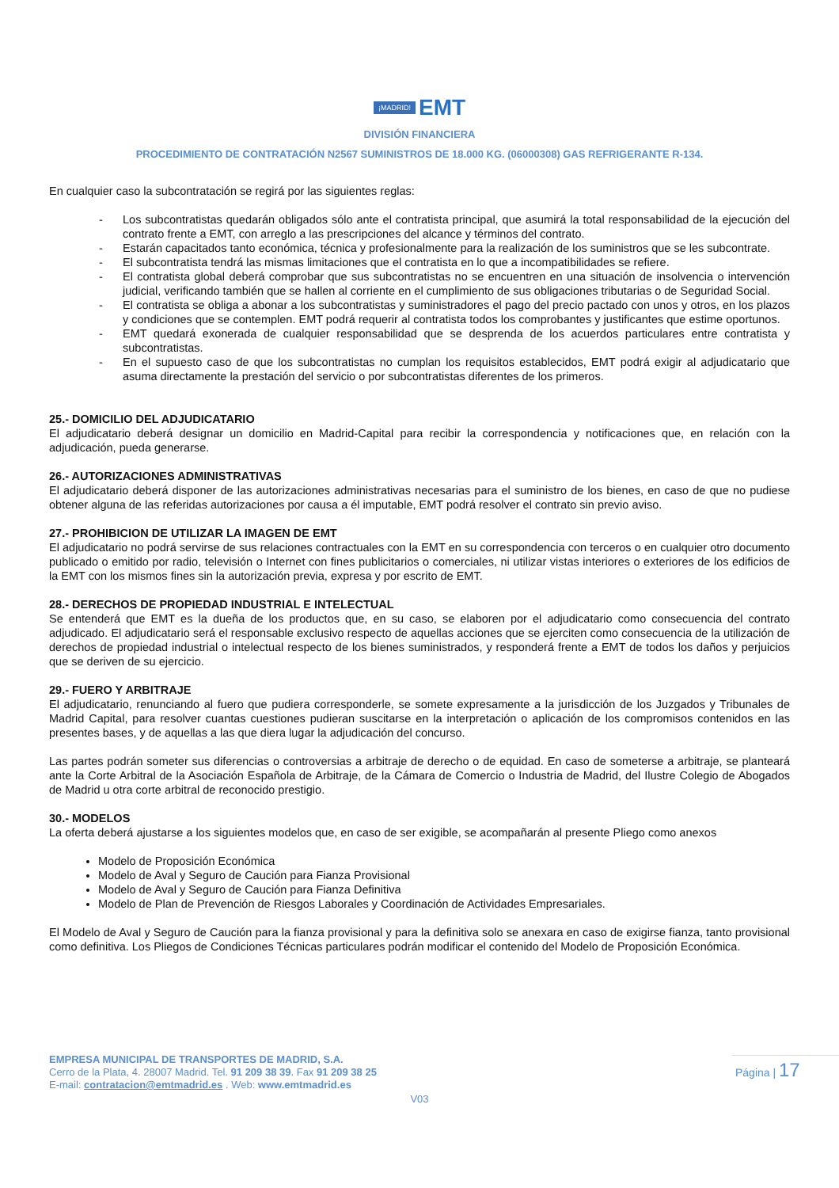¡MADRID! EMT
DIVISIÓN FINANCIERA
PROCEDIMIENTO DE CONTRATACIÓN N2567 SUMINISTROS DE 18.000 KG. (06000308) GAS REFRIGERANTE R-134.
En cualquier caso la subcontratación se regirá por las siguientes reglas:
- Los subcontratistas quedarán obligados sólo ante el contratista principal, que asumirá la total responsabilidad de la ejecución del contrato frente a EMT, con arreglo a las prescripciones del alcance y términos del contrato.
- Estarán capacitados tanto económica, técnica y profesionalmente para la realización de los suministros que se les subcontrate.
- El subcontratista tendrá las mismas limitaciones que el contratista en lo que a incompatibilidades se refiere.
- El contratista global deberá comprobar que sus subcontratistas no se encuentren en una situación de insolvencia o intervención judicial, verificando también que se hallen al corriente en el cumplimiento de sus obligaciones tributarias o de Seguridad Social.
- El contratista se obliga a abonar a los subcontratistas y suministradores el pago del precio pactado con unos y otros, en los plazos y condiciones que se contemplen. EMT podrá requerir al contratista todos los comprobantes y justificantes que estime oportunos.
- EMT quedará exonerada de cualquier responsabilidad que se desprenda de los acuerdos particulares entre contratista y subcontratistas.
- En el supuesto caso de que los subcontratistas no cumplan los requisitos establecidos, EMT podrá exigir al adjudicatario que asuma directamente la prestación del servicio o por subcontratistas diferentes de los primeros.
25.- DOMICILIO DEL ADJUDICATARIO
El adjudicatario deberá designar un domicilio en Madrid-Capital para recibir la correspondencia y notificaciones que, en relación con la adjudicación, pueda generarse.
26.- AUTORIZACIONES ADMINISTRATIVAS
El adjudicatario deberá disponer de las autorizaciones administrativas necesarias para el suministro de los bienes, en caso de que no pudiese obtener alguna de las referidas autorizaciones por causa a él imputable, EMT podrá resolver el contrato sin previo aviso.
27.- PROHIBICION DE UTILIZAR LA IMAGEN DE EMT
El adjudicatario no podrá servirse de sus relaciones contractuales con la EMT en su correspondencia con terceros o en cualquier otro documento publicado o emitido por radio, televisión o Internet con fines publicitarios o comerciales, ni utilizar vistas interiores o exteriores de los edificios de la EMT con los mismos fines sin la autorización previa, expresa y por escrito de EMT.
28.- DERECHOS DE PROPIEDAD INDUSTRIAL E INTELECTUAL
Se entenderá que EMT es la dueña de los productos que, en su caso, se elaboren por el adjudicatario como consecuencia del contrato adjudicado. El adjudicatario será el responsable exclusivo respecto de aquellas acciones que se ejerciten como consecuencia de la utilización de derechos de propiedad industrial o intelectual respecto de los bienes suministrados, y responderá frente a EMT de todos los daños y perjuicios que se deriven de su ejercicio.
29.- FUERO Y ARBITRAJE
El adjudicatario, renunciando al fuero que pudiera corresponderle, se somete expresamente a la jurisdicción de los Juzgados y Tribunales de Madrid Capital, para resolver cuantas cuestiones pudieran suscitarse en la interpretación o aplicación de los compromisos contenidos en las presentes bases, y de aquellas a las que diera lugar la adjudicación del concurso.
Las partes podrán someter sus diferencias o controversias a arbitraje de derecho o de equidad. En caso de someterse a arbitraje, se planteará ante la Corte Arbitral de la Asociación Española de Arbitraje, de la Cámara de Comercio o Industria de Madrid, del Ilustre Colegio de Abogados de Madrid u otra corte arbitral de reconocido prestigio.
30.- MODELOS
La oferta deberá ajustarse a los siguientes modelos que, en caso de ser exigible, se acompañarán al presente Pliego como anexos
Modelo de Proposición Económica
Modelo de Aval y Seguro de Caución para Fianza Provisional
Modelo de Aval y Seguro de Caución para Fianza Definitiva
Modelo de Plan de Prevención de Riesgos Laborales y Coordinación de Actividades Empresariales.
El Modelo de Aval y Seguro de Caución para la fianza provisional y para la definitiva solo se anexara en caso de exigirse fianza, tanto provisional como definitiva. Los Pliegos de Condiciones Técnicas particulares podrán modificar el contenido del Modelo de Proposición Económica.
EMPRESA MUNICIPAL DE TRANSPORTES DE MADRID, S.A.
Cerro de la Plata, 4. 28007 Madrid. Tel. 91 209 38 39. Fax 91 209 38 25
E-mail: contratacion@emtmadrid.es . Web: www.emtmadrid.es
Página | 17
V03